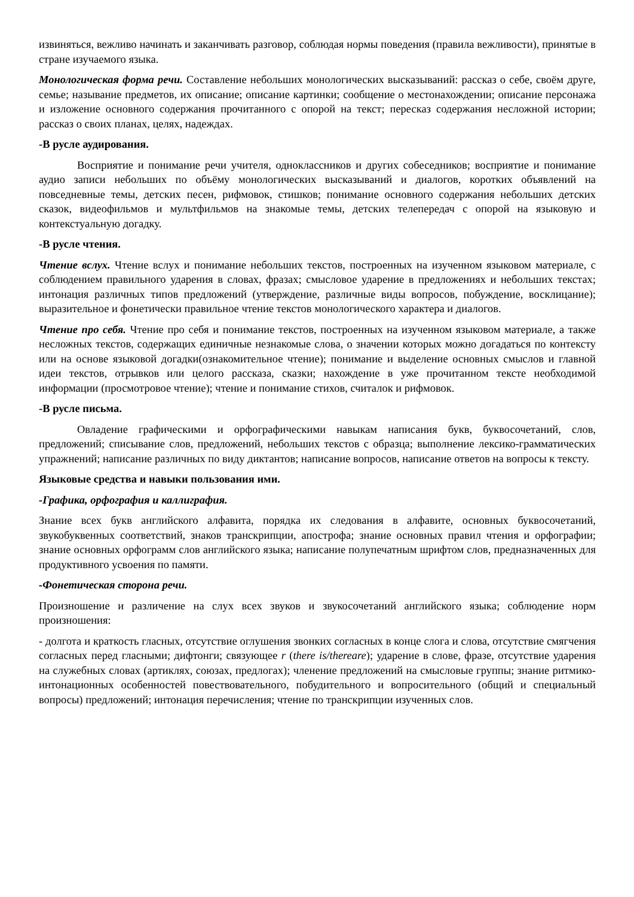извиняться, вежливо начинать и заканчивать разговор, соблюдая нормы поведения (правила вежливости), принятые в стране изучаемого языка.
Монологическая форма речи. Составление небольших монологических высказываний: рассказ о себе, своём друге, семье; называние предметов, их описание; описание картинки; сообщение о местонахождении; описание персонажа и изложение основного содержания прочитанного с опорой на текст; пересказ содержания несложной истории; рассказ о своих планах, целях, надеждах.
-В русле аудирования.
Восприятие и понимание речи учителя, одноклассников и других собеседников; восприятие и понимание аудио записи небольших по объёму монологических высказываний и диалогов, коротких объявлений на повседневные темы, детских песен, рифмовок, стишков; понимание основного содержания небольших детских сказок, видеофильмов и мультфильмов на знакомые темы, детских телепередач с опорой на языковую и контекстуальную догадку.
-В русле чтения.
Чтение вслух. Чтение вслух и понимание небольших текстов, построенных на изученном языковом материале, с соблюдением правильного ударения в словах, фразах; смысловое ударение в предложениях и небольших текстах; интонация различных типов предложений (утверждение, различные виды вопросов, побуждение, восклицание); выразительное и фонетически правильное чтение текстов монологического характера и диалогов.
Чтение про себя. Чтение про себя и понимание текстов, построенных на изученном языковом материале, а также несложных текстов, содержащих единичные незнакомые слова, о значении которых можно догадаться по контексту или на основе языковой догадки(ознакомительное чтение); понимание и выделение основных смыслов и главной идеи текстов, отрывков или целого рассказа, сказки; нахождение в уже прочитанном тексте необходимой информации (просмотровое чтение); чтение и понимание стихов, считалок и рифмовок.
-В русле письма.
Овладение графическими и орфографическими навыкам написания букв, буквосочетаний, слов, предложений; списывание слов, предложений, небольших текстов с образца; выполнение лексико-грамматических упражнений; написание различных по виду диктантов; написание вопросов, написание ответов на вопросы к тексту.
Языковые средства и навыки пользования ими.
-Графика, орфография и каллиграфия.
Знание всех букв английского алфавита, порядка их следования в алфавите, основных буквосочетаний, звукобуквенных соответствий, знаков транскрипции, апострофа; знание основных правил чтения и орфографии; знание основных орфограмм слов английского языка; написание полупечатным шрифтом слов, предназначенных для продуктивного усвоения по памяти.
-Фонетическая сторона речи.
Произношение и различение на слух всех звуков и звукосочетаний английского языка; соблюдение норм произношения:
- долгота и краткость гласных, отсутствие оглушения звонких согласных в конце слога и слова, отсутствие смягчения согласных перед гласными; дифтонги; связующее r (there is/thereare); ударение в слове, фразе, отсутствие ударения на служебных словах (артиклях, союзах, предлогах); членение предложений на смысловые группы; знание ритмико-интонационных особенностей повествовательного, побудительного и вопросительного (общий и специальный вопросы) предложений; интонация перечисления; чтение по транскрипции изученных слов.